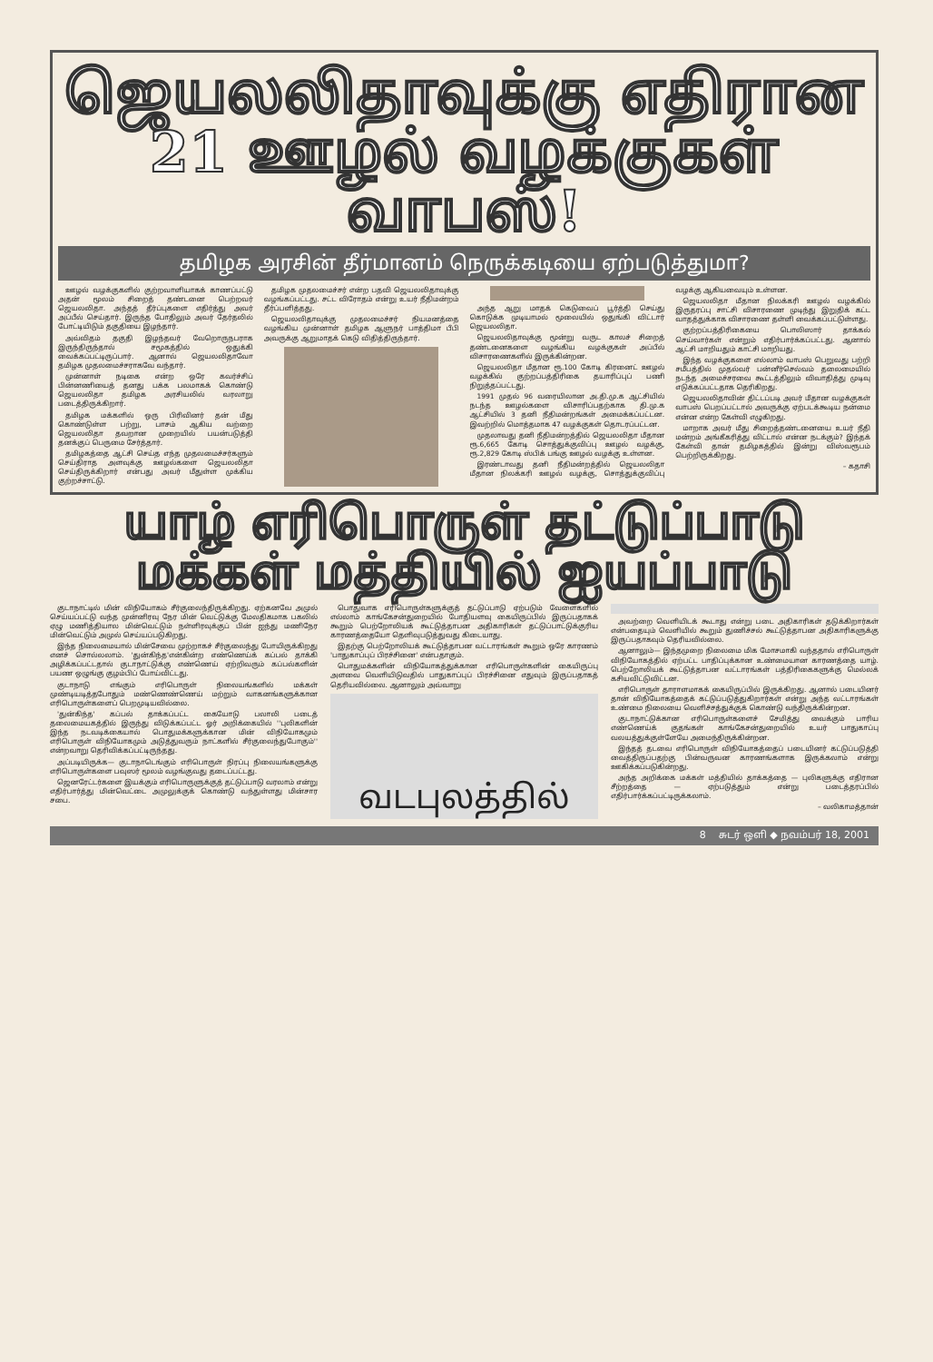ஜெயலலிதாவுக்கு எதிரான
21 ஊழல் வழக்குகள் வாபஸ்!
தமிழக அரசின் தீர்மானம் நெருக்கடியை ஏற்படுத்துமா?
ஊழல் வழக்குகளில் குற்றவாளியாகக் காணப்பட்டு அதன் மூலம் சிறைத் தண்டனை பெற்றவர் ஜெயலலிதா. அந்தத் தீர்ப்புகளை எதிர்த்து அவர் அப்பீல் செய்தார். இருந்த போதிலும் அவர் தேர்தலில் போட்டியிடும் தகுதியை இழந்தார்.
அவ்விதம் தகுதி இழந்தவர் வேறொருநபராக இருந்திருந்தால் சமூகத்தில் ஒதுக்கி வைக்கப்பட்டிருப்பார். ஆனால் ஜெயலலிதாவோ தமிழக முதலமைச்சராகவே வந்தார்.
முன்னாள் நடிகை என்ற ஒரே கவர்ச்சிப் பின்னணியைத் தனது பக்க பலமாகக் கொண்டு ஜெயலலிதா தமிழக அரசியலில் வரலாறு படைத்திருக்கிறார்.
தமிழக மக்களில் ஒரு பிரிவினர் தன் மீது கொண்டுள்ள பற்று, பாசம் ஆகிய வற்றை ஜெயலலிதா தவறான முறையில் பயன்படுத்தி தனக்குப் பெருமை சேர்த்தார்.
தமிழகத்தை ஆட்சி செய்த எந்த முதலமைச்சர்களும் செய்திராத அளவுக்கு ஊழல்களை ஜெயலலிதா செய்திருக்கிறார் என்பது அவர் மீதுள்ள முக்கிய குற்றச்சாட்டு.
தமிழக முதலமைச்சர் என்ற பதவி ஜெயலலிதாவுக்கு வழங்கப்பட்டது. சட்ட விரோதம் என்று உயர் நீதிமன்றம் தீர்ப்பளித்தது.
ஜெயலலிதாவுக்கு முதலமைச்சர் நியமனத்தை வழங்கிய முன்னாள் தமிழக ஆளுநர் பாத்திமா பீபி அவருக்கு ஆறுமாதக் கெடு விதித்திருந்தார்.
அந்த ஆறு மாதக் கெடுவைப் பூர்த்தி செய்து கொடுக்க முடியாமல் மூலையில் ஒதுங்கி விட்டார் ஜெயலலிதா.
ஜெயலலிதாவுக்கு மூன்று வருட காலச் சிறைத் தண்டனைகளை வழங்கிய வழக்குகள் அப்பீல் விசாரணைகளில் இருக்கின்றன.
ஜெயலலிதா மீதான ரூ.100 கோடி கிரனைட் ஊழல் வழக்கில் குற்றப்பத்திரிகை தயாரிப்புப் பணி நிறுத்தப்பட்டது.
1991 முதல் 96 வரையிலான அ.தி.மு.க ஆட்சியில் நடந்த ஊழல்களை விசாரிப்பதற்காக தி.மு.க ஆட்சியில் 3 தனி நீதிமன்றங்கள் அமைக்கப்பட்டன. இவற்றில் மொத்தமாக 47 வழக்குகள் தொடரப்பட்டன.
முதலாவது தனி நீதிமன்றத்தில் ஜெயலலிதா மீதான ரூ.6,665 கோடி சொத்துக்குவிப்பு ஊழல் வழக்கு, ரூ.2,829 கோடி ஸ்பிக் பங்கு ஊழல் வழக்கு உள்ளன.
இரண்டாவது தனி நீதிமன்றத்தில் ஜெயலலிதா மீதான நிலக்கரி ஊழல் வழக்கு, சொத்துக்குவிப்பு வழக்கு ஆகியவையும் உள்ளன.
ஜெயலலிதா மீதான நிலக்கரி ஊழல் வழக்கில் இருதரப்பு சாட்சி விசாரணை முடிந்து இறுதிக் கட்ட வாதத்துக்காக விசாரணை தள்ளி வைக்கப்பட்டுள்ளது.
குற்றப்பத்திரிகையை பொலிஸார் தாக்கல் செய்வார்கள் என்றும் எதிர்பார்க்கப்பட்டது. ஆனால் ஆட்சி மாறியதும் காட்சி மாறியது.
இந்த வழக்குகளை எல்லாம் வாபஸ் பெறுவது பற்றி சமீபத்தில் முதல்வர் பன்னீர்செல்வம் தலைமையில் நடந்த அமைச்சரவை கூட்டத்திலும் விவாதித்து முடிவு எடுக்கப்பட்டதாக தெரிகிறது.
ஜெயலலிதாவின் திட்டப்படி அவர் மீதான வழக்குகள் வாபஸ் பெறப்பட்டால் அவருக்கு ஏற்படக்கூடிய நன்மை என்ன என்ற கேள்வி எழுகிறது.
மாறாக அவர் மீது சிறைத்தண்டனையை உயர் நீதி மன்றம் அங்கீகரித்து விட்டால் என்ன நடக்கும்? இந்தக் கேள்வி தான் தமிழகத்தில் இன்று விஸ்வரூபம் பெற்றிருக்கிறது.
– கதாசி
யாழ் எரிபொருள் தட்டுப்பாடு
மக்கள் மத்தியில் ஐயப்பாடு
குடாநாட்டில் மின் விநியோகம் சீர்குலைந்திருக்கிறது. ஏற்கனவே அமுல் செய்யப்பட்டு வந்த முன்னிரவு நேர மின் வெட்டுக்கு மேலதிகமாக பகலில் ஏழு மணித்தியால மின்வெட்டும் நள்ளிரவுக்குப் பின் ஐந்து மணிநேர மின்வெட்டும் அமுல் செய்யப்படுகிறது.
இந்த நிலைமையால் மின்சேவை முற்றாகச் சீர்குலைந்து போயிருக்கிறது எனச் சொல்லலாம். 'துன்கிந்த'என்கின்ற எண்ணெய்க் கப்பல் தாக்கி அழிக்கப்பட்டதால் குடாநாட்டுக்கு எண்ணெய் ஏற்றிவரும் கப்பல்களின் பயண ஒழுங்கு குழம்பிப் போய்விட்டது.
குடாநாடு எங்கும் எரிபொருள் நிலையங்களில் மக்கள் முண்டியடித்தபோதும் மண்ணெண்ணெய் மற்றும் வாகனங்களுக்கான எரிபொருள்களைப் பெறமுடியவில்லை.
'துன்கிந்த' கப்பல் தாக்கப்பட்ட கையோடு பலாலி படைத் தலைமையகத்தில் இருந்து விடுக்கப்பட்ட ஓர் அறிக்கையில் ''புலிகளின் இந்த நடவடிக்கையால் பொதுமக்களுக்கான மின் விநியோகமும் எரிபொருள் விநியோகமும் அடுத்துவரும் நாட்களில் சீர்குலைந்துபோகும்'' என்றவாறு தெரிவிக்கப்பட்டிருந்தது.
அப்படியிருக்க— குடாநாடெங்கும் எரிபொருள் நிரப்பு நிலையங்களுக்கு எரிபொருள்களை பவுஸர் மூலம் வழங்குவது தடைப்பட்டது.
ஜெனரேட்டர்களை இயக்கும் எரிபொருளுக்குத் தட்டுப்பாடு வரலாம் என்று எதிர்பார்த்து மின்வெட்டை அமுலுக்குக் கொண்டு வந்துள்ளது மின்சார சபை.
பொதுவாக எரிபொருள்களுக்குத் தட்டுப்பாடு ஏற்படும் வேளைகளில் எல்லாம் காங்கேசன்துறையில் போதியளவு கையிருப்பில் இருப்பதாகக் கூறும் பெற்றோலியக் கூட்டுத்தாபன அதிகாரிகள் தட்டுப்பாட்டுக்குரிய காரணத்தையோ தெளிவுபடுத்துவது கிடையாது.
இதற்கு பெற்றோலியக் கூட்டுத்தாபன வட்டாரங்கள் கூறும் ஒரே காரணம் 'பாதுகாப்புப் பிரச்சினை' என்பதாகும்.
பொதுமக்களின் விநியோகத்துக்கான எரிபொருள்களின் கையிருப்பு அளவை வெளியிடுவதில் பாதுகாப்புப் பிரச்சினை எதுவும் இருப்பதாகத் தெரியவில்லை. ஆனாலும் அவ்வாறு
வடபுலத்தில்
அவற்றை வெளியிடக் கூடாது என்று படை அதிகாரிகள் தடுக்கிறார்கள் என்பதையும் வெளியில் கூறும் துணிச்சல் கூட்டுத்தாபன அதிகாரிகளுக்கு இருப்பதாகவும் தெரியவில்லை.
ஆனாலும்— இந்தமுறை நிலைமை மிக மோசமாகி வந்ததால் எரிபொருள் விநியோகத்தில் ஏற்பட்ட பாதிப்புக்கான உண்மையான காரணத்தை யாழ். பெற்றோலியக் கூட்டுத்தாபன வட்டாரங்கள் பத்திரிகைகளுக்கு மெல்லக் கசியவிட்டுவிட்டன.
எரிபொருள் தாராளமாகக் கையிருப்பில் இருக்கிறது. ஆனால் படையினர் தான் விநியோகத்தைக் கட்டுப்படுத்துகிறார்கள் என்று அந்த வட்டாரங்கள் உண்மை நிலையை வெளிச்சத்துக்குக் கொண்டு வந்திருக்கின்றன.
குடாநாட்டுக்கான எரிபொருள்களைச் சேமித்து வைக்கும் பாரிய எண்ணெய்க் குதங்கள் காங்கேசன்துறையில் உயர் பாதுகாப்பு வலயத்துக்குள்ளேயே அமைந்திருக்கின்றன.
இந்தத் தடவை எரிபொருள் விநியோகத்தைப் படையினர் கட்டுப்படுத்தி வைத்திருப்பதற்கு பின்வருவன காரணங்களாக இருக்கலாம் என்று ஊகிக்கப்படுகின்றது.
அந்த அறிக்கை மக்கள் மத்தியில் தாக்கத்தை — புலிகளுக்கு எதிரான சீற்றத்தை — ஏற்படுத்தும் என்று படைத்தரப்பில் எதிர்பார்க்கப்பட்டிருக்கலாம்.
– வலிகாமத்தான்
8 சுடர் ஒளி ◆ நவம்பர் 18, 2001